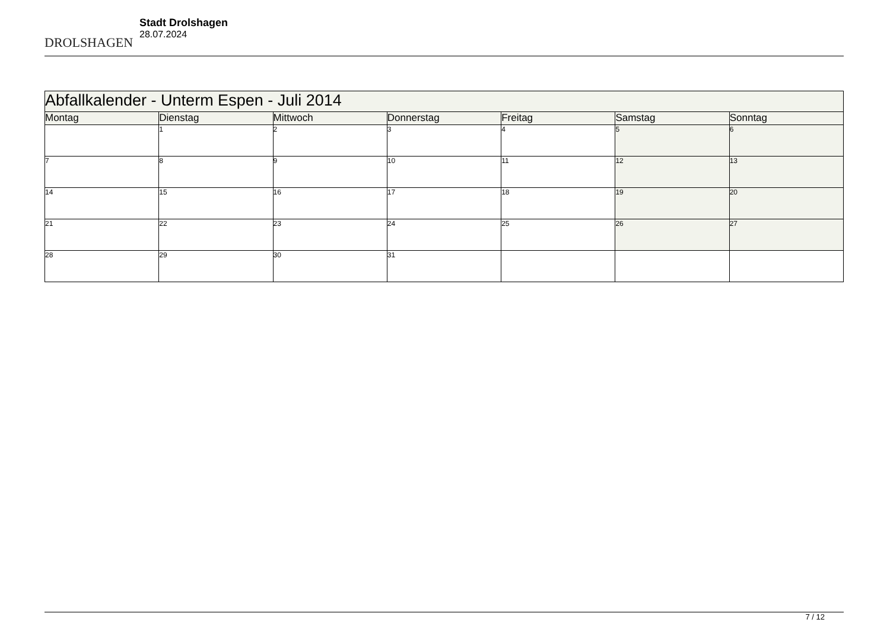DROLSHAGEN
Stadt Drolshagen
28.07.2024
| Abfallkalender - Unterm Espen - Juli 2014 | | | | | | |
| --- | --- | --- | --- | --- | --- | --- |
| Montag | Dienstag | Mittwoch | Donnerstag | Freitag | Samstag | Sonntag |
| | 1 | 2 | 3 | 4 | 5 | 6 |
| 7 | 8 | 9 | 10 | 11 | 12 | 13 |
| 14 | 15 | 16 | 17 | 18 | 19 | 20 |
| 21 | 22 | 23 | 24 | 25 | 26 | 27 |
| 28 | 29 | 30 | 31 | | | |
7 / 12